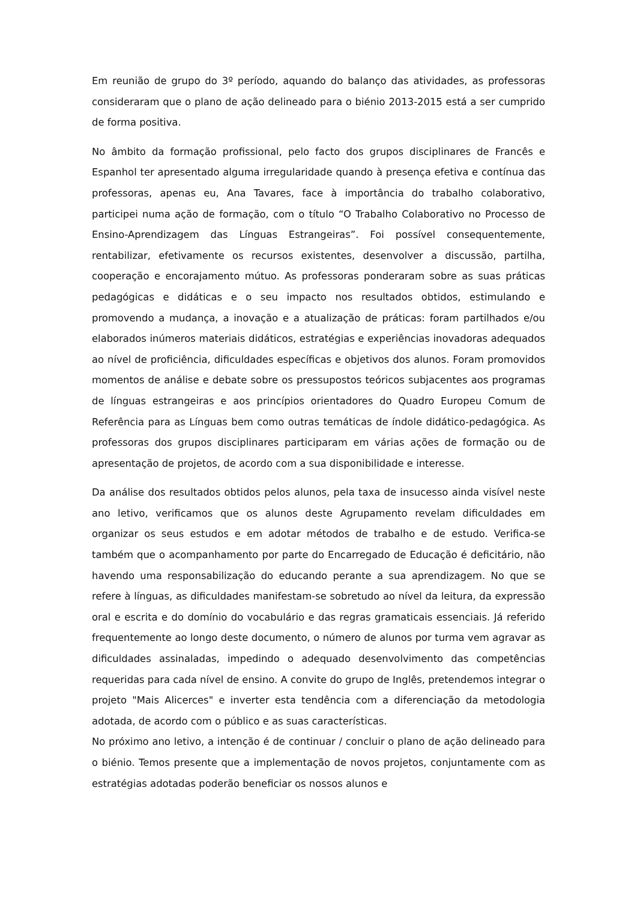Em reunião de grupo do 3º período, aquando do balanço das atividades, as professoras consideraram que o plano de ação delineado para o biénio 2013-2015 está a ser cumprido de forma positiva.
No âmbito da formação profissional, pelo facto dos grupos disciplinares de Francês e Espanhol ter apresentado alguma irregularidade quando à presença efetiva e contínua das professoras, apenas eu, Ana Tavares, face à importância do trabalho colaborativo, participei numa ação de formação, com o título “O Trabalho Colaborativo no Processo de Ensino-Aprendizagem das Línguas Estrangeiras”. Foi possível consequentemente, rentabilizar, efetivamente os recursos existentes, desenvolver a discussão, partilha, cooperação e encorajamento mútuo. As professoras ponderaram sobre as suas práticas pedagógicas e didáticas e o seu impacto nos resultados obtidos, estimulando e promovendo a mudança, a inovação e a atualização de práticas: foram partilhados e/ou elaborados inúmeros materiais didáticos, estratégias e experiências inovadoras adequados ao nível de proficiência, dificuldades específicas e objetivos dos alunos. Foram promovidos momentos de análise e debate sobre os pressupostos teóricos subjacentes aos programas de línguas estrangeiras e aos princípios orientadores do Quadro Europeu Comum de Referência para as Línguas bem como outras temáticas de índole didático-pedagógica. As professoras dos grupos disciplinares participaram em várias ações de formação ou de apresentação de projetos, de acordo com a sua disponibilidade e interesse.
Da análise dos resultados obtidos pelos alunos, pela taxa de insucesso ainda visível neste ano letivo, verificamos que os alunos deste Agrupamento revelam dificuldades em organizar os seus estudos e em adotar métodos de trabalho e de estudo. Verifica-se também que o acompanhamento por parte do Encarregado de Educação é deficitário, não havendo uma responsabilização do educando perante a sua aprendizagem. No que se refere à línguas, as dificuldades manifestam-se sobretudo ao nível da leitura, da expressão oral e escrita e do domínio do vocabulário e das regras gramaticais essenciais. Já referido frequentemente ao longo deste documento, o número de alunos por turma vem agravar as dificuldades assinaladas, impedindo o adequado desenvolvimento das competências requeridas para cada nível de ensino. A convite do grupo de Inglês, pretendemos integrar o projeto "Mais Alicerces" e inverter esta tendência com a diferenciação da metodologia adotada, de acordo com o público e as suas características.
No próximo ano letivo, a intenção é de continuar / concluir o plano de ação delineado para o biénio. Temos presente que a implementação de novos projetos, conjuntamente com as estratégias adotadas poderão beneficiar os nossos alunos e